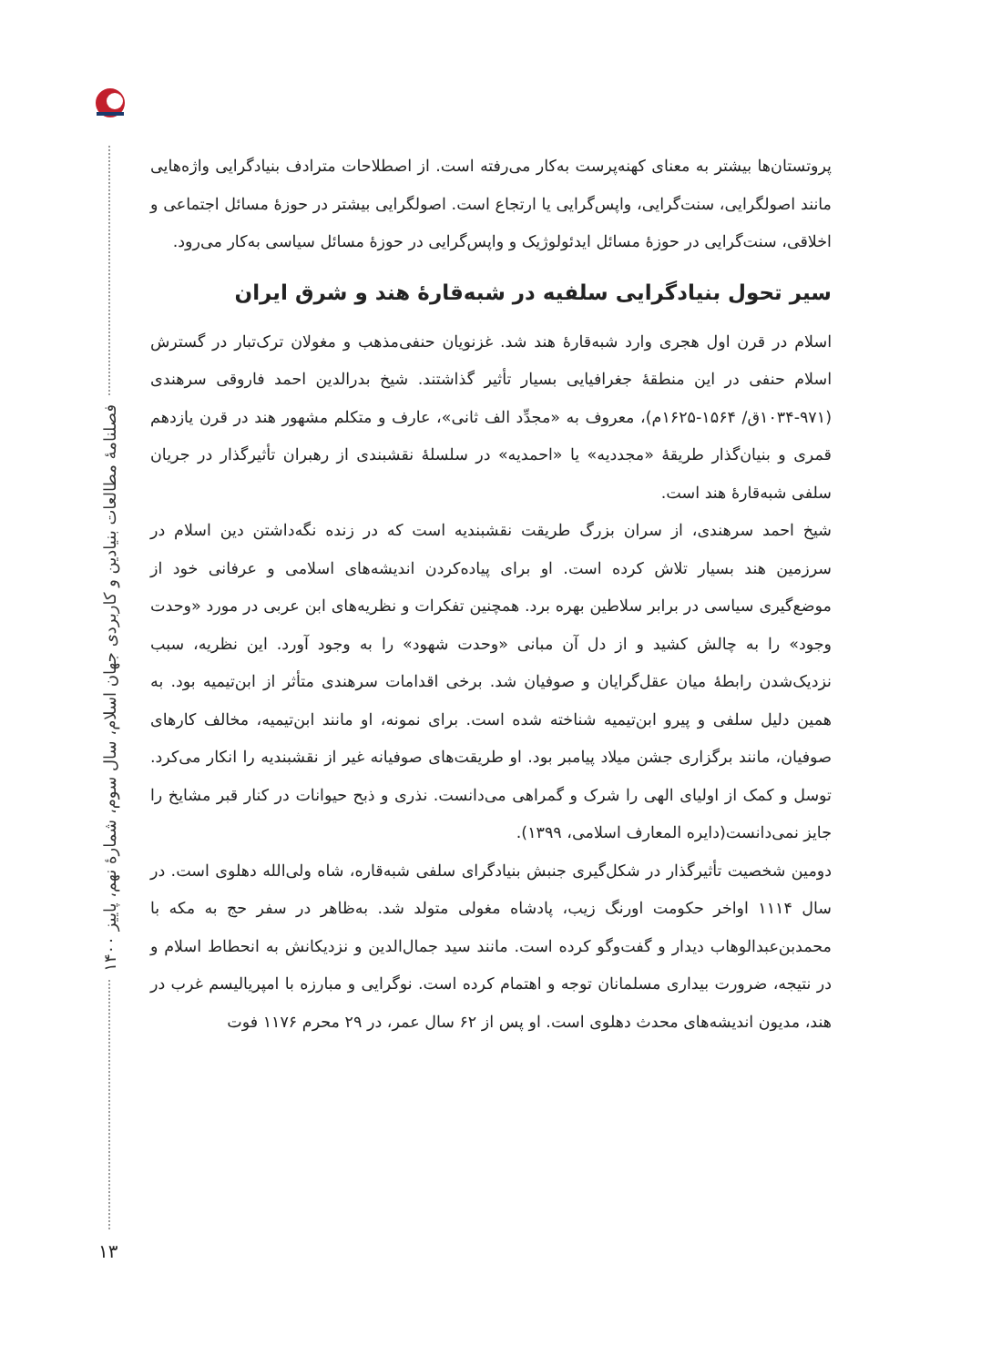فصلنامهٔ مطالعات بنیادین و کاربردی جهان اسلام، سال سوم، شمارهٔ نهم، پاییز ۱۴۰۰
۱۳
پروتستان‌ها بیشتر به معنای کهنه‌پرست به‌کار می‌رفته است. از اصطلاحات مترادف بنیادگرایی واژه‌هایی مانند اصولگرایی، سنت‌گرایی، واپس‌گرایی یا ارتجاع است. اصولگرایی بیشتر در حوزهٔ مسائل اجتماعی و اخلاقی، سنت‌گرایی در حوزهٔ مسائل ایدئولوژیک و واپس‌گرایی در حوزهٔ مسائل سیاسی به‌کار می‌رود.
سیر تحول بنیادگرایی سلفیه در شبه‌قارهٔ هند و شرق ایران
اسلام در قرن اول هجری وارد شبه‌قارهٔ هند شد. غزنویان حنفی‌مذهب و مغولان ترک‌تبار در گسترش اسلام حنفی در این منطقهٔ جغرافیایی بسیار تأثیر گذاشتند. شیخ بدرالدین احمد فاروقی سرهندی (۹۷۱-۱۰۳۴ق/ ۱۵۶۴-۱۶۲۵م)، معروف به «مجدِّد الف ثانی»، عارف و متکلم مشهور هند در قرن یازدهم قمری و بنیان‌گذار طریقهٔ «مجددیه» یا «احمدیه» در سلسلهٔ نقشبندی از رهبران تأثیرگذار در جریان سلفی شبه‌قارهٔ هند است.
شیخ احمد سرهندی، از سران بزرگ طریقت نقشبندیه است که در زنده نگه‌داشتن دین اسلام در سرزمین هند بسیار تلاش کرده است. او برای پیاده‌کردن اندیشه‌های اسلامی و عرفانی خود از موضع‌گیری سیاسی در برابر سلاطین بهره برد. همچنین تفکرات و نظریه‌های ابن عربی در مورد «وحدت وجود» را به چالش کشید و از دل آن مبانی «وحدت شهود» را به وجود آورد. این نظریه، سبب نزدیک‌شدن رابطهٔ میان عقل‌گرایان و صوفیان شد. برخی اقدامات سرهندی متأثر از ابن‌تیمیه بود. به همین دلیل سلفی و پیرو ابن‌تیمیه شناخته شده است. برای نمونه، او مانند ابن‌تیمیه، مخالف کارهای صوفیان، مانند برگزاری جشن میلاد پیامبر بود. او طریقت‌های صوفیانه غیر از نقشبندیه را انکار می‌کرد. توسل و کمک از اولیای الهی را شرک و گمراهی می‌دانست. نذری و ذبح حیوانات در کنار قبر مشایخ را جایز نمی‌دانست(دایره المعارف اسلامی، ۱۳۹۹).
دومین شخصیت تأثیرگذار در شکل‌گیری جنبش بنیادگرای سلفی شبه‌قاره، شاه ولی‌الله دهلوی است. در سال ۱۱۱۴ اواخر حکومت اورنگ زیب، پادشاه مغولی متولد شد. به‌ظاهر در سفر حج به مکه با محمدبن‌عبدالوهاب دیدار و گفت‌وگو کرده است. مانند سید جمال‌الدین و نزدیکانش به انحطاط اسلام و در نتیجه، ضرورت بیداری مسلمانان توجه و اهتمام کرده است. نوگرایی و مبارزه با امپریالیسم غرب در هند، مدیون اندیشه‌های محدث دهلوی است. او پس از ۶۲ سال عمر، در ۲۹ محرم ۱۱۷۶ فوت